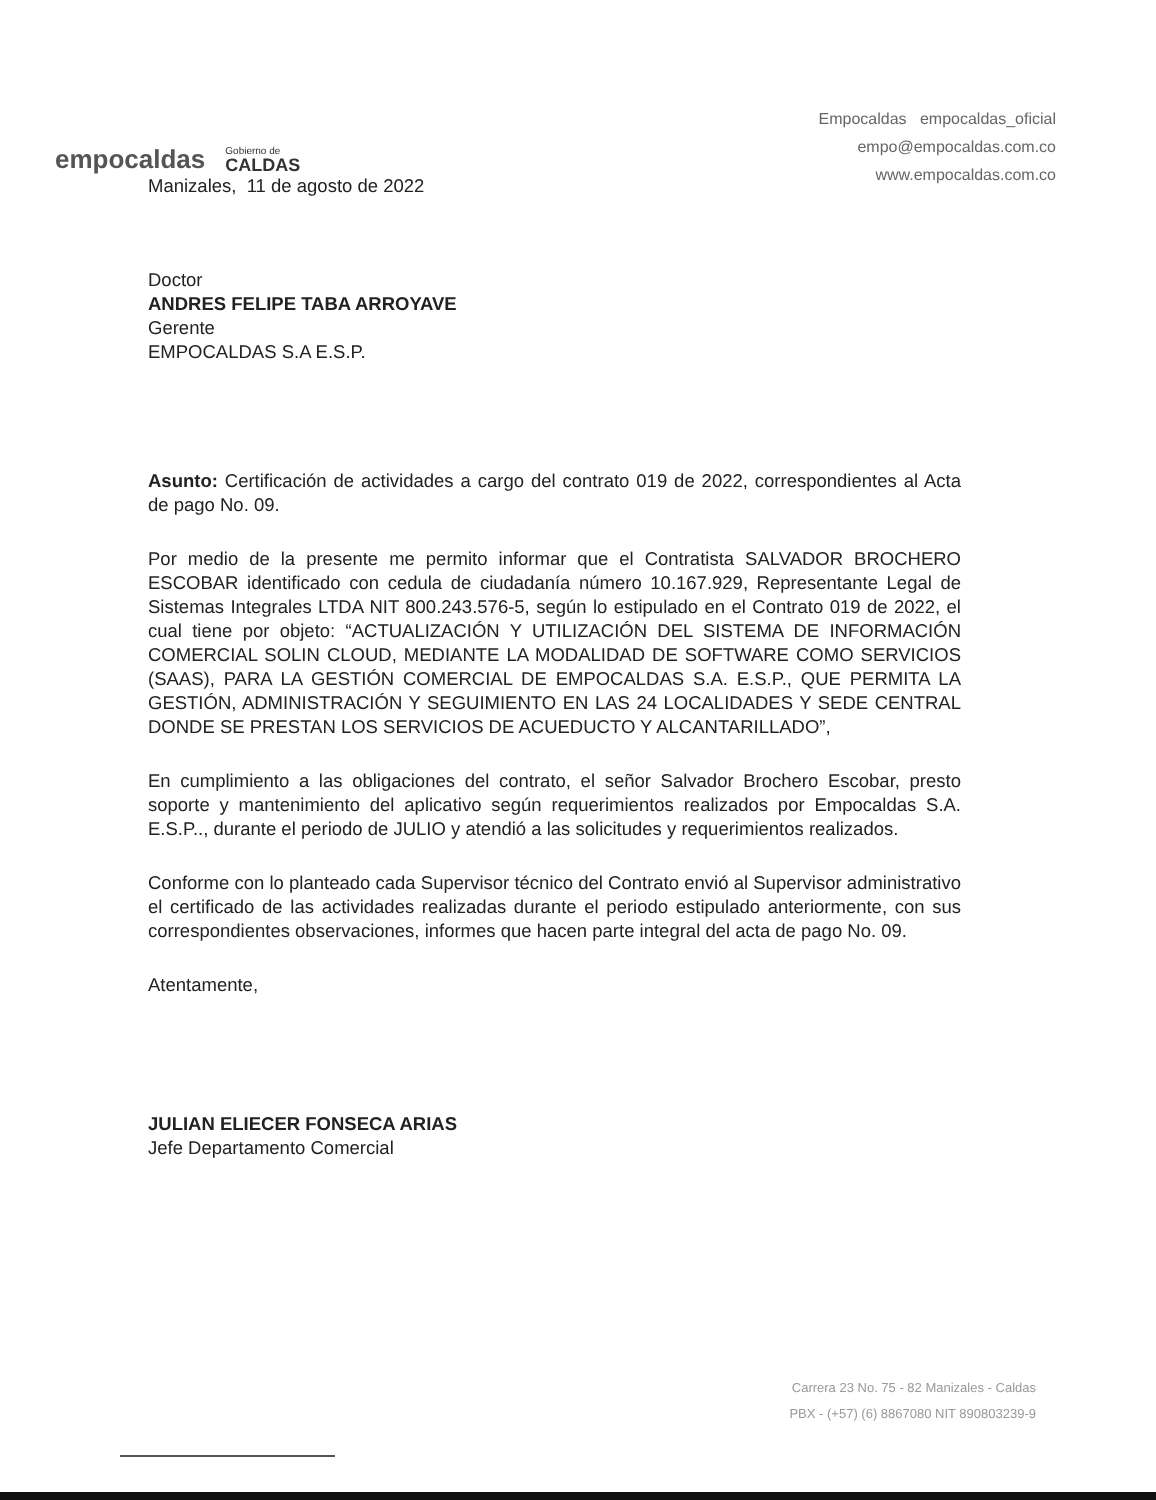empocaldas
Gobierno de
CALDAS
Empocaldas empocaldas_oficial
empo@empocaldas.com.co
www.empocaldas.com.co
Manizales, 11 de agosto de 2022
Doctor
ANDRES FELIPE TABA ARROYAVE
Gerente
EMPOCALDAS S.A E.S.P.
Asunto: Certificación de actividades a cargo del contrato 019 de 2022, correspondientes al Acta de pago No. 09.
Por medio de la presente me permito informar que el Contratista SALVADOR BROCHERO ESCOBAR identificado con cedula de ciudadanía número 10.167.929, Representante Legal de Sistemas Integrales LTDA NIT 800.243.576-5, según lo estipulado en el Contrato 019 de 2022, el cual tiene por objeto: “ACTUALIZACIÓN Y UTILIZACIÓN DEL SISTEMA DE INFORMACIÓN COMERCIAL SOLIN CLOUD, MEDIANTE LA MODALIDAD DE SOFTWARE COMO SERVICIOS (SAAS), PARA LA GESTIÓN COMERCIAL DE EMPOCALDAS S.A. E.S.P., QUE PERMITA LA GESTIÓN, ADMINISTRACIÓN Y SEGUIMIENTO EN LAS 24 LOCALIDADES Y SEDE CENTRAL DONDE SE PRESTAN LOS SERVICIOS DE ACUEDUCTO Y ALCANTARILLADO”,
En cumplimiento a las obligaciones del contrato, el señor Salvador Brochero Escobar, presto soporte y mantenimiento del aplicativo según requerimientos realizados por Empocaldas S.A. E.S.P.., durante el periodo de JULIO y atendió a las solicitudes y requerimientos realizados.
Conforme con lo planteado cada Supervisor técnico del Contrato envió al Supervisor administrativo el certificado de las actividades realizadas durante el periodo estipulado anteriormente, con sus correspondientes observaciones, informes que hacen parte integral del acta de pago No. 09.
Atentamente,
JULIAN ELIECER FONSECA ARIAS
Jefe Departamento Comercial
Carrera 23 No. 75 - 82 Manizales - Caldas
PBX - (+57) (6) 8867080 NIT 890803239-9